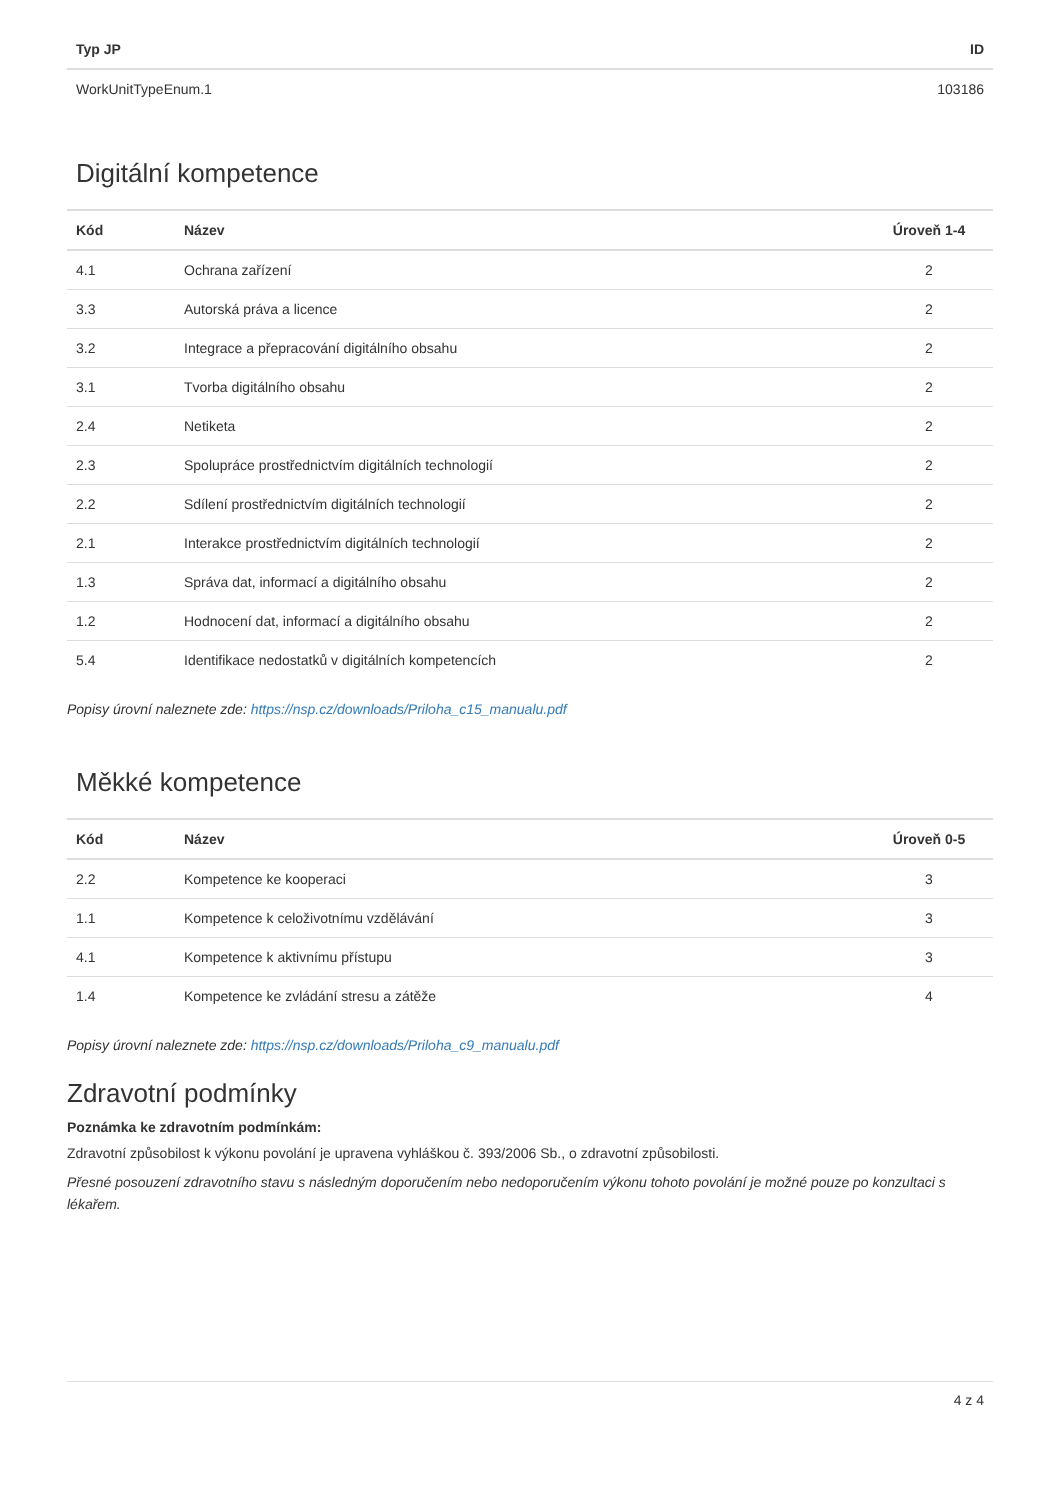| Typ JP | ID |
| --- | --- |
| WorkUnitTypeEnum.1 | 103186 |
Digitální kompetence
| Kód | Název | Úroveň 1-4 |
| --- | --- | --- |
| 4.1 | Ochrana zařízení | 2 |
| 3.3 | Autorská práva a licence | 2 |
| 3.2 | Integrace a přepracování digitálního obsahu | 2 |
| 3.1 | Tvorba digitálního obsahu | 2 |
| 2.4 | Netiketa | 2 |
| 2.3 | Spolupráce prostřednictvím digitálních technologií | 2 |
| 2.2 | Sdílení prostřednictvím digitálních technologií | 2 |
| 2.1 | Interakce prostřednictvím digitálních technologií | 2 |
| 1.3 | Správa dat, informací a digitálního obsahu | 2 |
| 1.2 | Hodnocení dat, informací a digitálního obsahu | 2 |
| 5.4 | Identifikace nedostatků v digitálních kompetencích | 2 |
Popisy úrovní naleznete zde: https://nsp.cz/downloads/Priloha_c15_manualu.pdf
Měkké kompetence
| Kód | Název | Úroveň 0-5 |
| --- | --- | --- |
| 2.2 | Kompetence ke kooperaci | 3 |
| 1.1 | Kompetence k celoživotnímu vzdělávání | 3 |
| 4.1 | Kompetence k aktivnímu přístupu | 3 |
| 1.4 | Kompetence ke zvládání stresu a zátěže | 4 |
Popisy úrovní naleznete zde: https://nsp.cz/downloads/Priloha_c9_manualu.pdf
Zdravotní podmínky
Poznámka ke zdravotním podmínkám:
Zdravotní způsobilost k výkonu povolání je upravena vyhláškou č. 393/2006 Sb., o zdravotní způsobilosti.
Přesné posouzení zdravotního stavu s následným doporučením nebo nedoporučením výkonu tohoto povolání je možné pouze po konzultaci s lékařem.
4 z 4